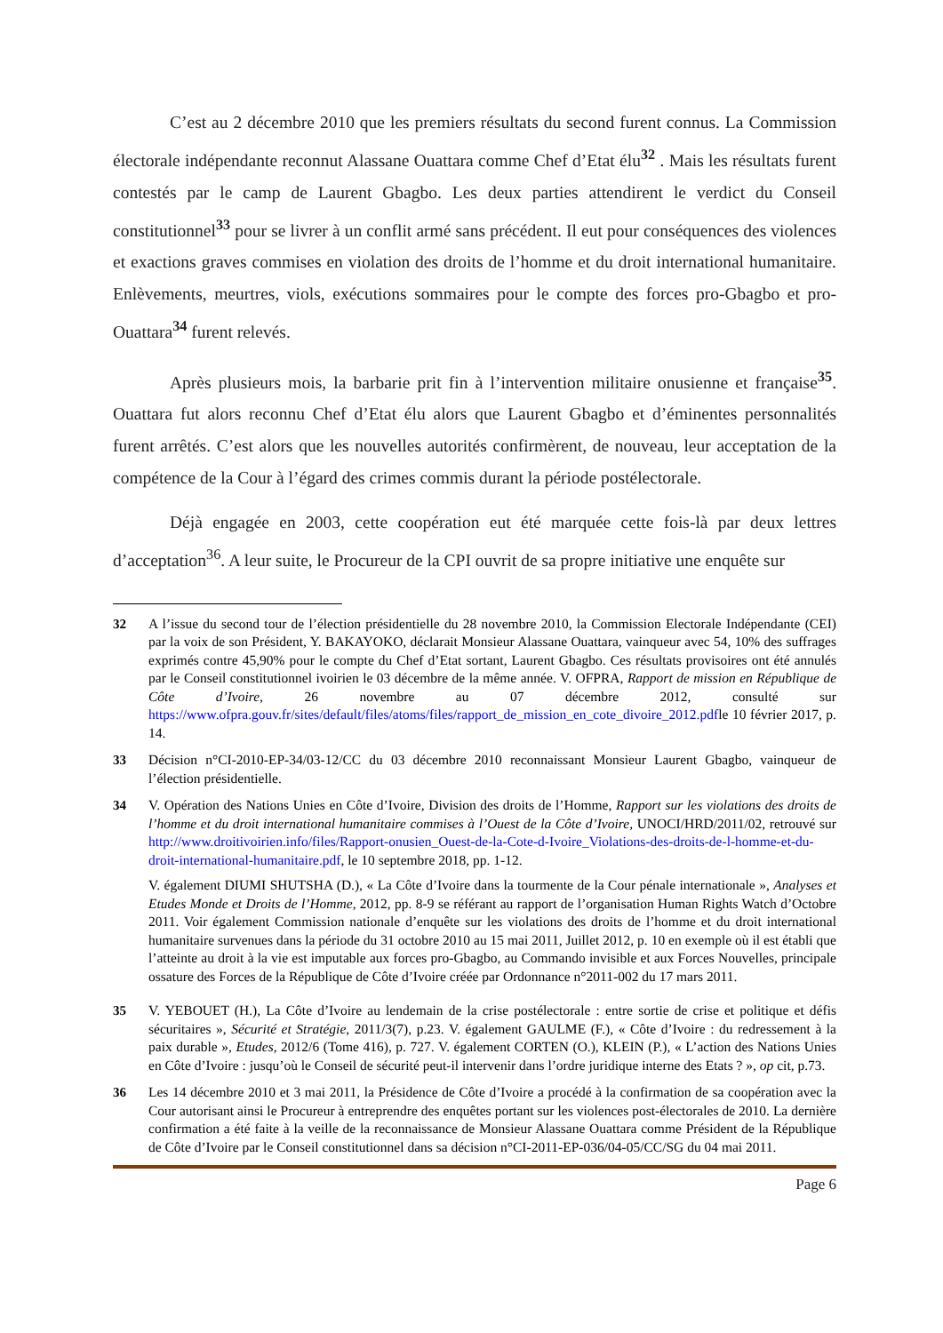C’est au 2 décembre 2010 que les premiers résultats du second furent connus. La Commission électorale indépendante reconnut Alassane Ouattara comme Chef d’Etat élu<sup>32</sup> . Mais les résultats furent contestés par le camp de Laurent Gbagbo. Les deux parties attendirent le verdict du Conseil constitutionnel<sup>33</sup> pour se livrer à un conflit armé sans précédent. Il eut pour conséquences des violences et exactions graves commises en violation des droits de l’homme et du droit international humanitaire. Enlèvements, meurtres, viols, exécutions sommaires pour le compte des forces pro-Gbagbo et pro-Ouattara<sup>34</sup> furent relevés.
Après plusieurs mois, la barbarie prit fin à l’intervention militaire onusienne et française<sup>35</sup>. Ouattara fut alors reconnu Chef d’Etat élu alors que Laurent Gbagbo et d’éminentes personnalités furent arrêtés. C’est alors que les nouvelles autorités confirmèrent, de nouveau, leur acceptation de la compétence de la Cour à l’égard des crimes commis durant la période postélectorale.
Déjà engagée en 2003, cette coopération eut été marquée cette fois-là par deux lettres d’acceptation<sup>36</sup>. A leur suite, le Procureur de la CPI ouvrit de sa propre initiative une enquête sur
32 A l’issue du second tour de l’élection présidentielle du 28 novembre 2010, la Commission Electorale Indépendante (CEI) par la voix de son Président, Y. BAKAYOKO, déclarait Monsieur Alassane Ouattara, vainqueur avec 54, 10% des suffrages exprimés contre 45,90% pour le compte du Chef d’Etat sortant, Laurent Gbagbo. Ces résultats provisoires ont été annulés par le Conseil constitutionnel ivoirien le 03 décembre de la même année. V. OFPRA, Rapport de mission en République de Côte d’Ivoire, 26 novembre au 07 décembre 2012, consulté sur https://www.ofpra.gouv.fr/sites/default/files/atoms/files/rapport_de_mission_en_cote_divoire_2012.pdfle 10 février 2017, p. 14.
33 Décision n°CI-2010-EP-34/03-12/CC du 03 décembre 2010 reconnaissant Monsieur Laurent Gbagbo, vainqueur de l’élection présidentielle.
34 V. Opération des Nations Unies en Côte d’Ivoire, Division des droits de l’Homme, Rapport sur les violations des droits de l’homme et du droit international humanitaire commises à l’Ouest de la Côte d’Ivoire, UNOCI/HRD/2011/02, retrouvé sur http://www.droitivoirien.info/files/Rapport-onusien_Ouest-de-la-Cote-d-Ivoire_Violations-des-droits-de-l-homme-et-du-droit-international-humanitaire.pdf, le 10 septembre 2018, pp. 1-12.
V. également DIUMI SHUTSHA (D.), « La Côte d’Ivoire dans la tourmente de la Cour pénale internationale », Analyses et Etudes Monde et Droits de l’Homme, 2012, pp. 8-9 se référant au rapport de l’organisation Human Rights Watch d’Octobre 2011. Voir également Commission nationale d’enquête sur les violations des droits de l’homme et du droit international humanitaire survenues dans la période du 31 octobre 2010 au 15 mai 2011, Juillet 2012, p. 10 en exemple où il est établi que l’atteinte au droit à la vie est imputable aux forces pro-Gbagbo, au Commando invisible et aux Forces Nouvelles, principale ossature des Forces de la République de Côte d’Ivoire créée par Ordonnance n°2011-002 du 17 mars 2011.
35 V. YEBOUET (H.), La Côte d’Ivoire au lendemain de la crise postélectorale : entre sortie de crise et politique et défis sécuritaires », Sécurité et Stratégie, 2011/3(7), p.23. V. également GAULME (F.), « Côte d’Ivoire : du redressement à la paix durable », Etudes, 2012/6 (Tome 416), p. 727. V. également CORTEN (O.), KLEIN (P.), « L’action des Nations Unies en Côte d’Ivoire : jusqu’où le Conseil de sécurité peut-il intervenir dans l’ordre juridique interne des Etats ? », op cit, p.73.
36 Les 14 décembre 2010 et 3 mai 2011, la Présidence de Côte d’Ivoire a procédé à la confirmation de sa coopération avec la Cour autorisant ainsi le Procureur à entreprendre des enquêtes portant sur les violences post-électorales de 2010. La dernière confirmation a été faite à la veille de la reconnaissance de Monsieur Alassane Ouattara comme Président de la République de Côte d’Ivoire par le Conseil constitutionnel dans sa décision n°CI-2011-EP-036/04-05/CC/SG du 04 mai 2011.
Page 6